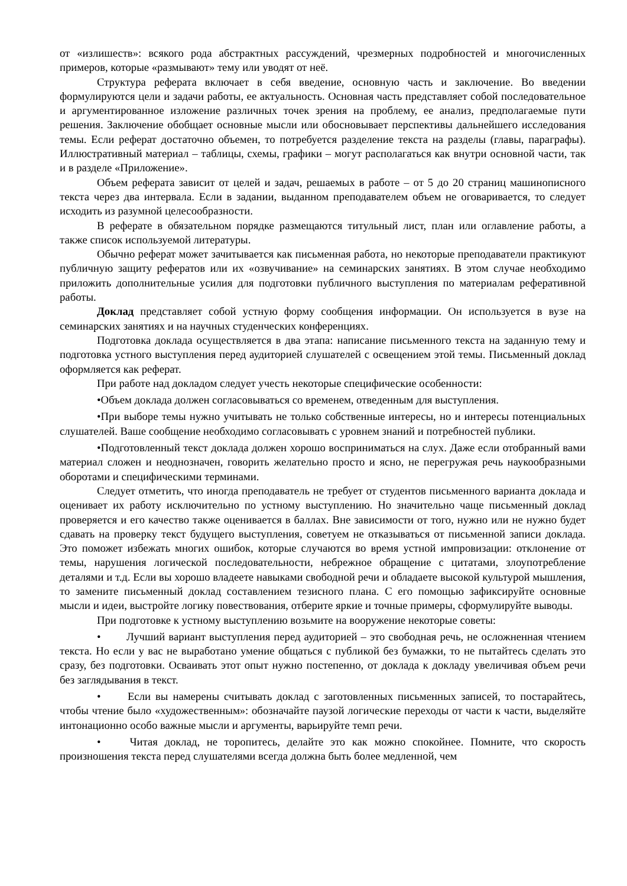от «излишеств»: всякого рода абстрактных рассуждений, чрезмерных подробностей и многочисленных примеров, которые «размывают» тему или уводят от неё.
Структура реферата включает в себя введение, основную часть и заключение. Во введении формулируются цели и задачи работы, ее актуальность. Основная часть представляет собой последовательное и аргументированное изложение различных точек зрения на проблему, ее анализ, предполагаемые пути решения. Заключение обобщает основные мысли или обосновывает перспективы дальнейшего исследования темы. Если реферат достаточно объемен, то потребуется разделение текста на разделы (главы, параграфы). Иллюстративный материал – таблицы, схемы, графики – могут располагаться как внутри основной части, так и в разделе «Приложение».
Объем реферата зависит от целей и задач, решаемых в работе – от 5 до 20 страниц машинописного текста через два интервала. Если в задании, выданном преподавателем объем не оговаривается, то следует исходить из разумной целесообразности.
В реферате в обязательном порядке размещаются титульный лист, план или оглавление работы, а также список используемой литературы.
Обычно реферат может зачитывается как письменная работа, но некоторые преподаватели практикуют публичную защиту рефератов или их «озвучивание» на семинарских занятиях. В этом случае необходимо приложить дополнительные усилия для подготовки публичного выступления по материалам реферативной работы.
Доклад представляет собой устную форму сообщения информации. Он используется в вузе на семинарских занятиях и на научных студенческих конференциях.
Подготовка доклада осуществляется в два этапа: написание письменного текста на заданную тему и подготовка устного выступления перед аудиторией слушателей с освещением этой темы. Письменный доклад оформляется как реферат.
При работе над докладом следует учесть некоторые специфические особенности:
•Объем доклада должен согласовываться со временем, отведенным для выступления.
•При выборе темы нужно учитывать не только собственные интересы, но и интересы потенциальных слушателей. Ваше сообщение необходимо согласовывать с уровнем знаний и потребностей публики.
•Подготовленный текст доклада должен хорошо восприниматься на слух. Даже если отобранный вами материал сложен и неоднозначен, говорить желательно просто и ясно, не перегружая речь наукообразными оборотами и специфическими терминами.
Следует отметить, что иногда преподаватель не требует от студентов письменного варианта доклада и оценивает их работу исключительно по устному выступлению. Но значительно чаще письменный доклад проверяется и его качество также оценивается в баллах. Вне зависимости от того, нужно или не нужно будет сдавать на проверку текст будущего выступления, советуем не отказываться от письменной записи доклада. Это поможет избежать многих ошибок, которые случаются во время устной импровизации: отклонение от темы, нарушения логической последовательности, небрежное обращение с цитатами, злоупотребление деталями и т.д. Если вы хорошо владеете навыками свободной речи и обладаете высокой культурой мышления, то замените письменный доклад составлением тезисного плана. С его помощью зафиксируйте основные мысли и идеи, выстройте логику повествования, отберите яркие и точные примеры, сформулируйте выводы.
При подготовке к устному выступлению возьмите на вооружение некоторые советы:
•   Лучший вариант выступления перед аудиторией – это свободная речь, не осложненная чтением текста. Но если у вас не выработано умение общаться с публикой без бумажки, то не пытайтесь сделать это сразу, без подготовки. Осваивать этот опыт нужно постепенно, от доклада к докладу увеличивая объем речи без заглядывания в текст.
•   Если вы намерены считывать доклад с заготовленных письменных записей, то постарайтесь, чтобы чтение было «художественным»: обозначайте паузой логические переходы от части к части, выделяйте интонационно особо важные мысли и аргументы, варьируйте темп речи.
•   Читая доклад, не торопитесь, делайте это как можно спокойнее. Помните, что скорость произношения текста перед слушателями всегда должна быть более медленной, чем